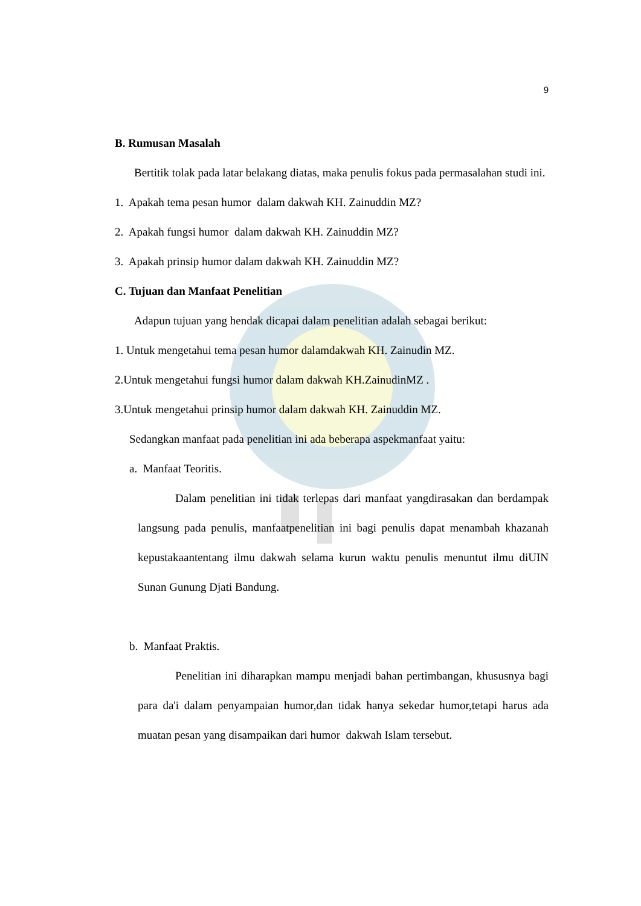9
B. Rumusan Masalah
Bertitik tolak pada latar belakang diatas, maka penulis fokus pada permasalahan studi ini.
1. Apakah tema pesan humor dalam dakwah KH. Zainuddin MZ?
2. Apakah fungsi humor dalam dakwah KH. Zainuddin MZ?
3. Apakah prinsip humor dalam dakwah KH. Zainuddin MZ?
C. Tujuan dan Manfaat Penelitian
Adapun tujuan yang hendak dicapai dalam penelitian adalah sebagai berikut:
1. Untuk mengetahui tema pesan humor dalamdakwah KH. Zainudin MZ.
2.Untuk mengetahui fungsi humor dalam dakwah KH.ZainudinMZ .
3.Untuk mengetahui prinsip humor dalam dakwah KH. Zainuddin MZ.
Sedangkan manfaat pada penelitian ini ada beberapa aspekmanfaat yaitu:
a. Manfaat Teoritis.
Dalam penelitian ini tidak terlepas dari manfaat yangdirasakan dan berdampak langsung pada penulis, manfaatpenelitian ini bagi penulis dapat menambah khazanah kepustakaantentang ilmu dakwah selama kurun waktu penulis menuntut ilmu diUIN Sunan Gunung Djati Bandung.
b. Manfaat Praktis.
Penelitian ini diharapkan mampu menjadi bahan pertimbangan, khususnya bagi para da'i dalam penyampaian humor,dan tidak hanya sekedar humor,tetapi harus ada muatan pesan yang disampaikan dari humor dakwah Islam tersebut.